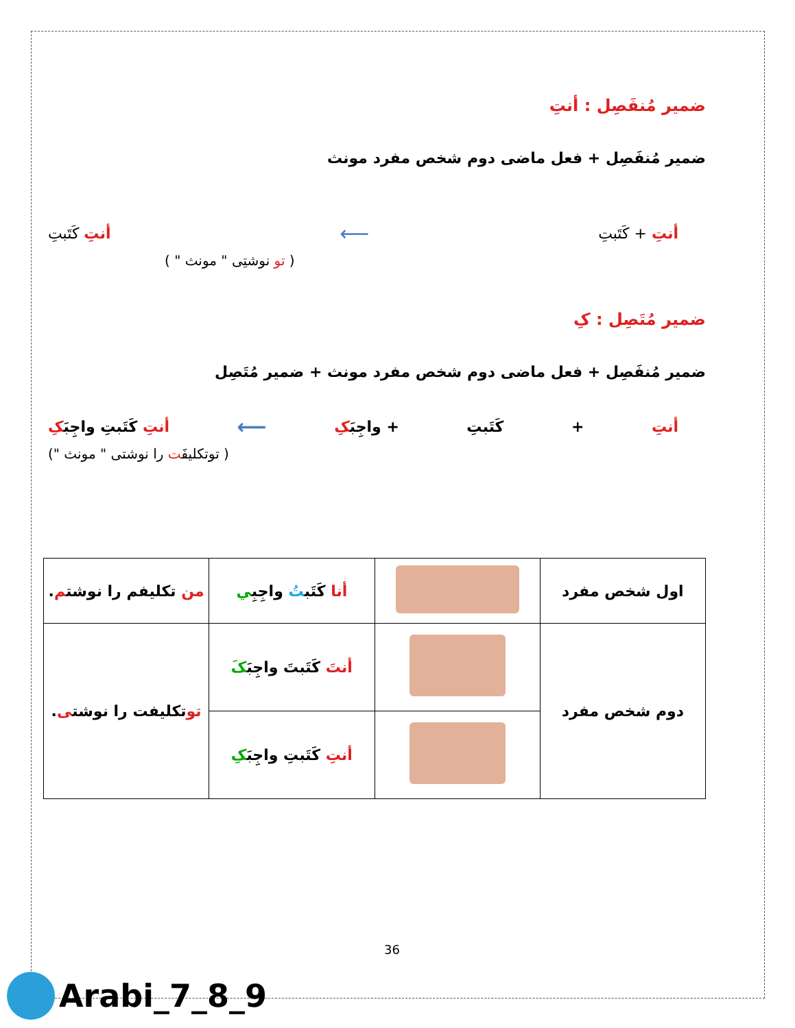ضمیر مُنفَصِل : أنتِ
ضمیر مُنفَصِل + فعل ماضی دوم شخص مفرد مونث
أنتِ + کَتَبتِ ⟵ أنتِ کَتَبتِ
( تو نوشتِی " مونث " )
ضمیر مُتَصِل : کِ
ضمیر مُنفَصِل + فعل ماضی دوم شخص مفرد مونث + ضمیر مُتَصِل
أنتِ + کَتَبتِ + واجِبَکِ ⟵ أنتِ کَتَبتِ واجِبَکِ
( توتکلیفَت را نوشتی " مونث ")
| اول شخص مفرد | | أنا کَتَب تُ واجِبِ ي | من تکلیفم را نوشت م . |
| دوم شخص مفرد | | أنتَ کَتَبتَ واجِبَ کَ | تو تکلیفت را نوشت ی . |
| | | أنتِ کَتَبتِ واجِبَ کِ | |
36
Arabi_7_8_9